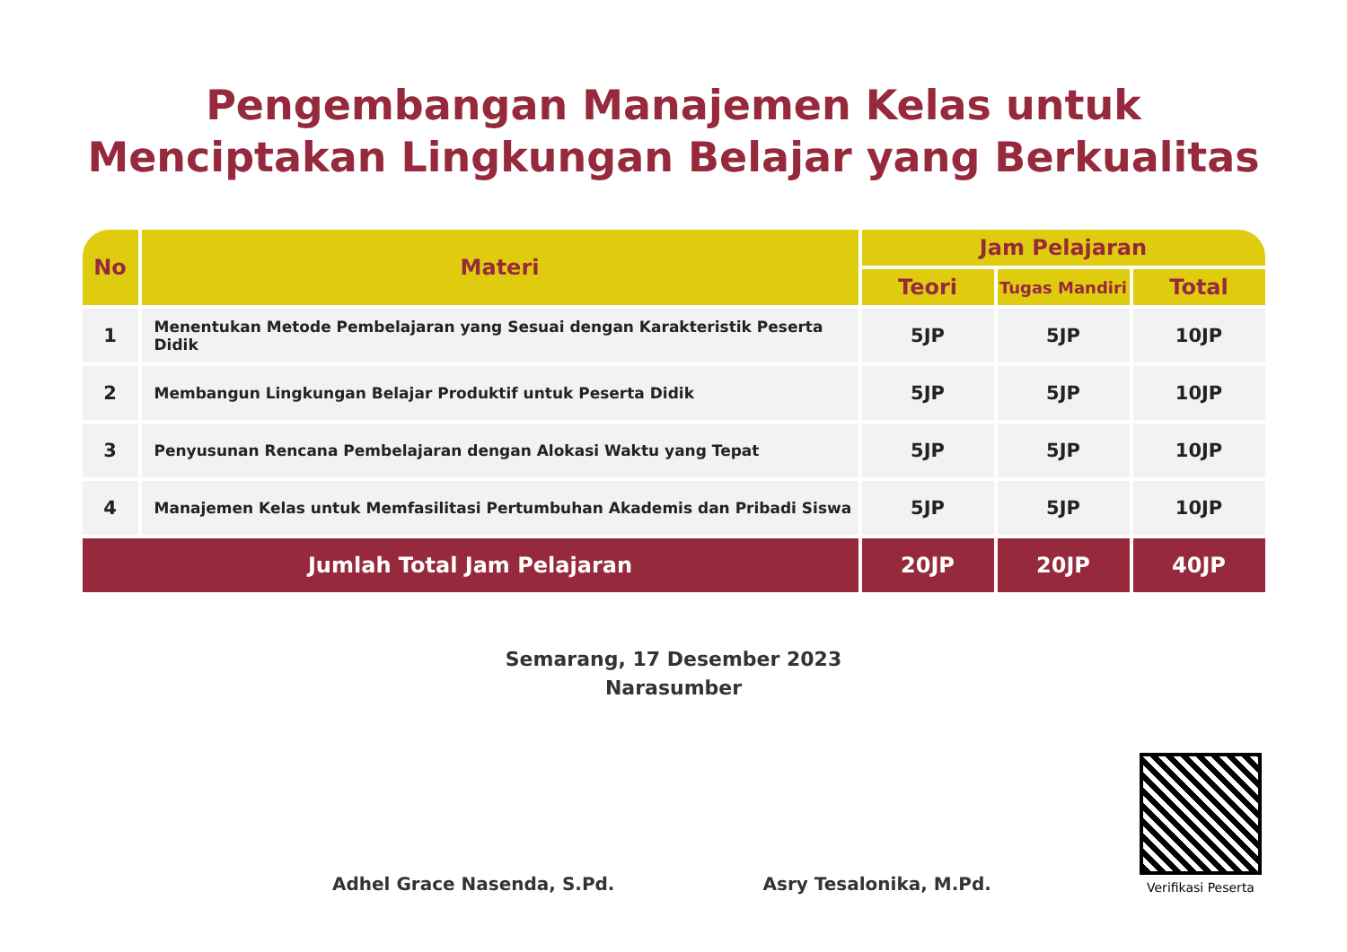Pengembangan Manajemen Kelas untuk
Menciptakan Lingkungan Belajar yang Berkualitas
| No | Materi | Jam Pelajaran | | |
| --- | --- | --- | --- | --- |
| | | Teori | Tugas Mandiri | Total |
| 1 | Menentukan Metode Pembelajaran yang Sesuai dengan Karakteristik Peserta Didik | 5JP | 5JP | 10JP |
| 2 | Membangun Lingkungan Belajar Produktif untuk Peserta Didik | 5JP | 5JP | 10JP |
| 3 | Penyusunan Rencana Pembelajaran dengan Alokasi Waktu yang Tepat | 5JP | 5JP | 10JP |
| 4 | Manajemen Kelas untuk Memfasilitasi Pertumbuhan Akademis dan Pribadi Siswa | 5JP | 5JP | 10JP |
| Jumlah Total Jam Pelajaran | | 20JP | 20JP | 40JP |
Semarang, 17 Desember 2023
Narasumber
Adhel Grace Nasenda, S.Pd.
Asry Tesalonika, M.Pd.
Verifikasi Peserta